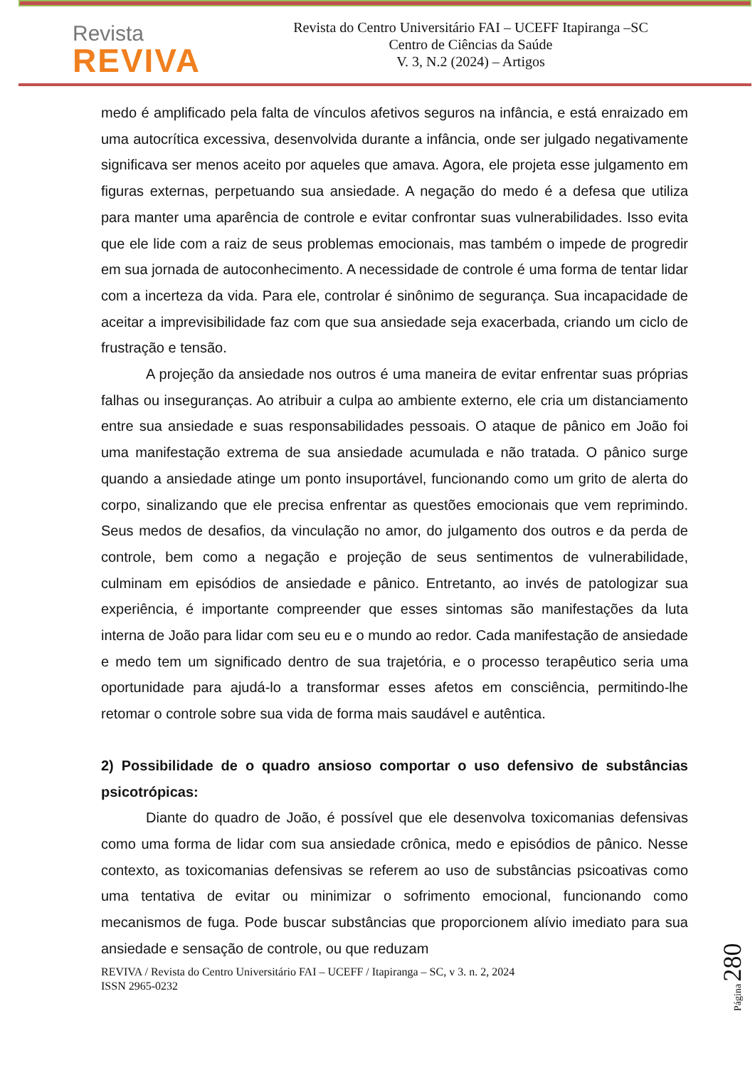Revista
REVIVA
Revista do Centro Universitário FAI – UCEFF Itapiranga –SC
Centro de Ciências da Saúde
V. 3, N.2 (2024) – Artigos
medo é amplificado pela falta de vínculos afetivos seguros na infância, e está enraizado em uma autocrítica excessiva, desenvolvida durante a infância, onde ser julgado negativamente significava ser menos aceito por aqueles que amava. Agora, ele projeta esse julgamento em figuras externas, perpetuando sua ansiedade. A negação do medo é a defesa que utiliza para manter uma aparência de controle e evitar confrontar suas vulnerabilidades. Isso evita que ele lide com a raiz de seus problemas emocionais, mas também o impede de progredir em sua jornada de autoconhecimento. A necessidade de controle é uma forma de tentar lidar com a incerteza da vida. Para ele, controlar é sinônimo de segurança. Sua incapacidade de aceitar a imprevisibilidade faz com que sua ansiedade seja exacerbada, criando um ciclo de frustração e tensão.
A projeção da ansiedade nos outros é uma maneira de evitar enfrentar suas próprias falhas ou inseguranças. Ao atribuir a culpa ao ambiente externo, ele cria um distanciamento entre sua ansiedade e suas responsabilidades pessoais. O ataque de pânico em João foi uma manifestação extrema de sua ansiedade acumulada e não tratada. O pânico surge quando a ansiedade atinge um ponto insuportável, funcionando como um grito de alerta do corpo, sinalizando que ele precisa enfrentar as questões emocionais que vem reprimindo. Seus medos de desafios, da vinculação no amor, do julgamento dos outros e da perda de controle, bem como a negação e projeção de seus sentimentos de vulnerabilidade, culminam em episódios de ansiedade e pânico. Entretanto, ao invés de patologizar sua experiência, é importante compreender que esses sintomas são manifestações da luta interna de João para lidar com seu eu e o mundo ao redor. Cada manifestação de ansiedade e medo tem um significado dentro de sua trajetória, e o processo terapêutico seria uma oportunidade para ajudá-lo a transformar esses afetos em consciência, permitindo-lhe retomar o controle sobre sua vida de forma mais saudável e autêntica.
2) Possibilidade de o quadro ansioso comportar o uso defensivo de substâncias psicotrópicas:
Diante do quadro de João, é possível que ele desenvolva toxicomanias defensivas como uma forma de lidar com sua ansiedade crônica, medo e episódios de pânico. Nesse contexto, as toxicomanias defensivas se referem ao uso de substâncias psicoativas como uma tentativa de evitar ou minimizar o sofrimento emocional, funcionando como mecanismos de fuga. Pode buscar substâncias que proporcionem alívio imediato para sua ansiedade e sensação de controle, ou que reduzam
REVIVA / Revista do Centro Universitário FAI – UCEFF / Itapiranga – SC, v 3. n. 2, 2024
ISSN 2965-0232
Página 280